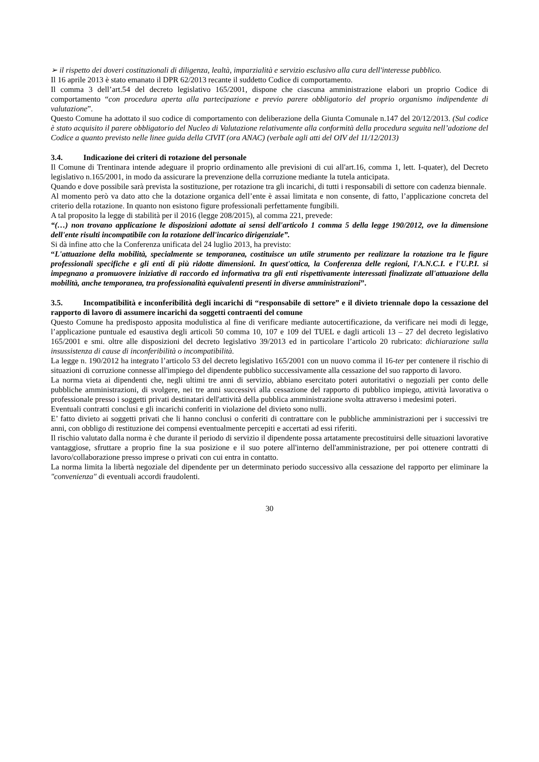➢ il rispetto dei doveri costituzionali di diligenza, lealtà, imparzialità e servizio esclusivo alla cura dell'interesse pubblico.
Il 16 aprile 2013 è stato emanato il DPR 62/2013 recante il suddetto Codice di comportamento.
Il comma 3 dell’art.54 del decreto legislativo 165/2001, dispone che ciascuna amministrazione elabori un proprio Codice di comportamento “con procedura aperta alla partecipazione e previo parere obbligatorio del proprio organismo indipendente di valutazione”.
Questo Comune ha adottato il suo codice di comportamento con deliberazione della Giunta Comunale n.147 del 20/12/2013. (Sul codice è stato acquisito il parere obbligatorio del Nucleo di Valutazione relativamente alla conformità della procedura seguita nell’adozione del Codice a quanto previsto nelle linee guida della CIVIT (ora ANAC) (verbale agli atti del OIV del 11/12/2013)
3.4. Indicazione dei criteri di rotazione del personale
Il Comune di Trentinara intende adeguare il proprio ordinamento alle previsioni di cui all'art.16, comma 1, lett. I-quater), del Decreto legislativo n.165/2001, in modo da assicurare la prevenzione della corruzione mediante la tutela anticipata.
Quando e dove possibile sarà prevista la sostituzione, per rotazione tra gli incarichi, di tutti i responsabili di settore con cadenza biennale.
Al momento però va dato atto che la dotazione organica dell’ente è assai limitata e non consente, di fatto, l’applicazione concreta del criterio della rotazione. In quanto non esistono figure professionali perfettamente fungibili.
A tal proposito la legge di stabilità per il 2016 (legge 208/2015), al comma 221, prevede:
“(…) non trovano applicazione le disposizioni adottate ai sensi dell'articolo 1 comma 5 della legge 190/2012, ove la dimensione dell'ente risulti incompatibile con la rotazione dell'incarico dirigenziale”.
Si dà infine atto che la Conferenza unificata del 24 luglio 2013, ha previsto:
“L'attuazione della mobilità, specialmente se temporanea, costituisce un utile strumento per realizzare la rotazione tra le figure professionali specifiche e gli enti di più ridotte dimensioni. In quest'ottica, la Conferenza delle regioni, l'A.N.C.I. e l'U.P.I. si impegnano a promuovere iniziative di raccordo ed informativa tra gli enti rispettivamente interessati finalizzate all'attuazione della mobilità, anche temporanea, tra professionalità equivalenti presenti in diverse amministrazioni”.
3.5. Incompatibilità e inconferibilità degli incarichi di “responsabile di settore” e il divieto triennale dopo la cessazione del rapporto di lavoro di assumere incarichi da soggetti contraenti del comune
Questo Comune ha predisposto apposita modulistica al fine di verificare mediante autocertificazione, da verificare nei modi di legge, l’applicazione puntuale ed esaustiva degli articoli 50 comma 10, 107 e 109 del TUEL e dagli articoli 13 – 27 del decreto legislativo 165/2001 e smi. oltre alle disposizioni del decreto legislativo 39/2013 ed in particolare l’articolo 20 rubricato: dichiarazione sulla insussistenza di cause di inconferibilità o incompatibilità.
La legge n. 190/2012 ha integrato l’articolo 53 del decreto legislativo 165/2001 con un nuovo comma il 16-ter per contenere il rischio di situazioni di corruzione connesse all'impiego del dipendente pubblico successivamente alla cessazione del suo rapporto di lavoro.
La norma vieta ai dipendenti che, negli ultimi tre anni di servizio, abbiano esercitato poteri autoritativi o negoziali per conto delle pubbliche amministrazioni, di svolgere, nei tre anni successivi alla cessazione del rapporto di pubblico impiego, attività lavorativa o professionale presso i soggetti privati destinatari dell'attività della pubblica amministrazione svolta attraverso i medesimi poteri.
Eventuali contratti conclusi e gli incarichi conferiti in violazione del divieto sono nulli.
E’ fatto divieto ai soggetti privati che li hanno conclusi o conferiti di contrattare con le pubbliche amministrazioni per i successivi tre anni, con obbligo di restituzione dei compensi eventualmente percepiti e accertati ad essi riferiti.
Il rischio valutato dalla norma è che durante il periodo di servizio il dipendente possa artatamente precostituirsi delle situazioni lavorative vantaggiose, sfruttare a proprio fine la sua posizione e il suo potere all'interno dell'amministrazione, per poi ottenere contratti di lavoro/collaborazione presso imprese o privati con cui entra in contatto.
La norma limita la libertà negoziale del dipendente per un determinato periodo successivo alla cessazione del rapporto per eliminare la "convenienza" di eventuali accordi fraudolenti.
30